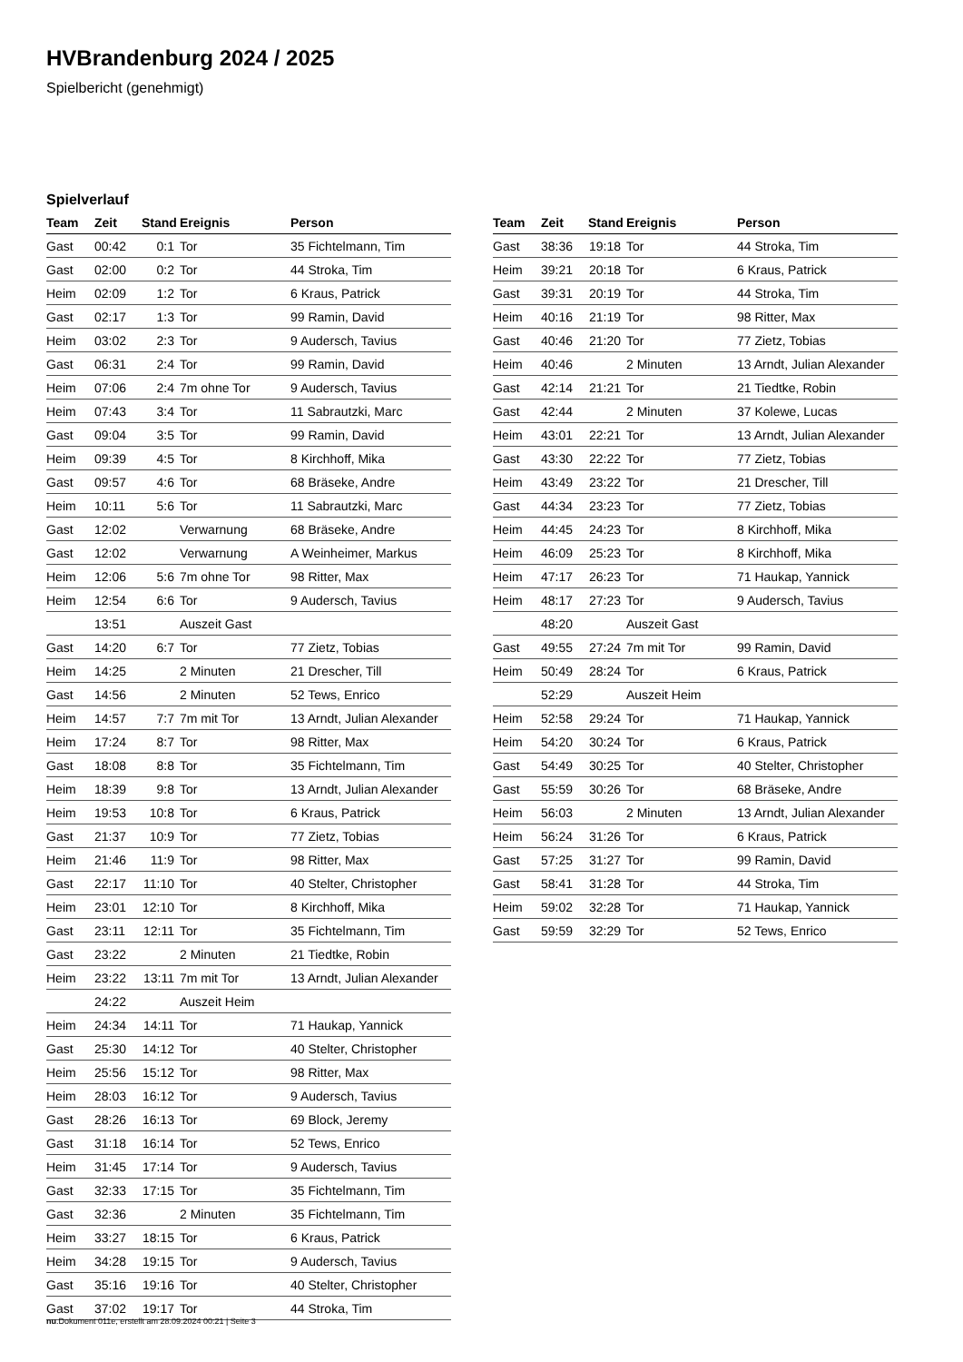HVBrandenburg 2024 / 2025
Spielbericht (genehmigt)
Spielverlauf
| Team | Zeit | Stand | Ereignis | Person |
| --- | --- | --- | --- | --- |
| Gast | 00:42 | 0:1 | Tor | 35 Fichtelmann, Tim |
| Gast | 02:00 | 0:2 | Tor | 44 Stroka, Tim |
| Heim | 02:09 | 1:2 | Tor | 6 Kraus, Patrick |
| Gast | 02:17 | 1:3 | Tor | 99 Ramin, David |
| Heim | 03:02 | 2:3 | Tor | 9 Audersch, Tavius |
| Gast | 06:31 | 2:4 | Tor | 99 Ramin, David |
| Heim | 07:06 | 2:4 | 7m ohne Tor | 9 Audersch, Tavius |
| Heim | 07:43 | 3:4 | Tor | 11 Sabrautzki, Marc |
| Gast | 09:04 | 3:5 | Tor | 99 Ramin, David |
| Heim | 09:39 | 4:5 | Tor | 8 Kirchhoff, Mika |
| Gast | 09:57 | 4:6 | Tor | 68 Bräseke, Andre |
| Heim | 10:11 | 5:6 | Tor | 11 Sabrautzki, Marc |
| Gast | 12:02 | | Verwarnung | 68 Bräseke, Andre |
| Gast | 12:02 | | Verwarnung | A Weinheimer, Markus |
| Heim | 12:06 | 5:6 | 7m ohne Tor | 98 Ritter, Max |
| Heim | 12:54 | 6:6 | Tor | 9 Audersch, Tavius |
| | 13:51 | | Auszeit Gast | |
| Gast | 14:20 | 6:7 | Tor | 77 Zietz, Tobias |
| Heim | 14:25 | | 2 Minuten | 21 Drescher, Till |
| Gast | 14:56 | | 2 Minuten | 52 Tews, Enrico |
| Heim | 14:57 | 7:7 | 7m mit Tor | 13 Arndt, Julian Alexander |
| Heim | 17:24 | 8:7 | Tor | 98 Ritter, Max |
| Gast | 18:08 | 8:8 | Tor | 35 Fichtelmann, Tim |
| Heim | 18:39 | 9:8 | Tor | 13 Arndt, Julian Alexander |
| Heim | 19:53 | 10:8 | Tor | 6 Kraus, Patrick |
| Gast | 21:37 | 10:9 | Tor | 77 Zietz, Tobias |
| Heim | 21:46 | 11:9 | Tor | 98 Ritter, Max |
| Gast | 22:17 | 11:10 | Tor | 40 Stelter, Christopher |
| Heim | 23:01 | 12:10 | Tor | 8 Kirchhoff, Mika |
| Gast | 23:11 | 12:11 | Tor | 35 Fichtelmann, Tim |
| Gast | 23:22 | | 2 Minuten | 21 Tiedtke, Robin |
| Heim | 23:22 | 13:11 | 7m mit Tor | 13 Arndt, Julian Alexander |
| | 24:22 | | Auszeit Heim | |
| Heim | 24:34 | 14:11 | Tor | 71 Haukap, Yannick |
| Gast | 25:30 | 14:12 | Tor | 40 Stelter, Christopher |
| Heim | 25:56 | 15:12 | Tor | 98 Ritter, Max |
| Heim | 28:03 | 16:12 | Tor | 9 Audersch, Tavius |
| Gast | 28:26 | 16:13 | Tor | 69 Block, Jeremy |
| Gast | 31:18 | 16:14 | Tor | 52 Tews, Enrico |
| Heim | 31:45 | 17:14 | Tor | 9 Audersch, Tavius |
| Gast | 32:33 | 17:15 | Tor | 35 Fichtelmann, Tim |
| Gast | 32:36 | | 2 Minuten | 35 Fichtelmann, Tim |
| Heim | 33:27 | 18:15 | Tor | 6 Kraus, Patrick |
| Heim | 34:28 | 19:15 | Tor | 9 Audersch, Tavius |
| Gast | 35:16 | 19:16 | Tor | 40 Stelter, Christopher |
| Gast | 37:02 | 19:17 | Tor | 44 Stroka, Tim |
| Team | Zeit | Stand | Ereignis | Person |
| --- | --- | --- | --- | --- |
| Gast | 38:36 | 19:18 | Tor | 44 Stroka, Tim |
| Heim | 39:21 | 20:18 | Tor | 6 Kraus, Patrick |
| Gast | 39:31 | 20:19 | Tor | 44 Stroka, Tim |
| Heim | 40:16 | 21:19 | Tor | 98 Ritter, Max |
| Gast | 40:46 | 21:20 | Tor | 77 Zietz, Tobias |
| Heim | 40:46 | | 2 Minuten | 13 Arndt, Julian Alexander |
| Gast | 42:14 | 21:21 | Tor | 21 Tiedtke, Robin |
| Gast | 42:44 | | 2 Minuten | 37 Kolewe, Lucas |
| Heim | 43:01 | 22:21 | Tor | 13 Arndt, Julian Alexander |
| Gast | 43:30 | 22:22 | Tor | 77 Zietz, Tobias |
| Heim | 43:49 | 23:22 | Tor | 21 Drescher, Till |
| Gast | 44:34 | 23:23 | Tor | 77 Zietz, Tobias |
| Heim | 44:45 | 24:23 | Tor | 8 Kirchhoff, Mika |
| Heim | 46:09 | 25:23 | Tor | 8 Kirchhoff, Mika |
| Heim | 47:17 | 26:23 | Tor | 71 Haukap, Yannick |
| Heim | 48:17 | 27:23 | Tor | 9 Audersch, Tavius |
| | 48:20 | | Auszeit Gast | |
| Gast | 49:55 | 27:24 | 7m mit Tor | 99 Ramin, David |
| Heim | 50:49 | 28:24 | Tor | 6 Kraus, Patrick |
| | 52:29 | | Auszeit Heim | |
| Heim | 52:58 | 29:24 | Tor | 71 Haukap, Yannick |
| Heim | 54:20 | 30:24 | Tor | 6 Kraus, Patrick |
| Gast | 54:49 | 30:25 | Tor | 40 Stelter, Christopher |
| Gast | 55:59 | 30:26 | Tor | 68 Bräseke, Andre |
| Heim | 56:03 | | 2 Minuten | 13 Arndt, Julian Alexander |
| Heim | 56:24 | 31:26 | Tor | 6 Kraus, Patrick |
| Gast | 57:25 | 31:27 | Tor | 99 Ramin, David |
| Gast | 58:41 | 31:28 | Tor | 44 Stroka, Tim |
| Heim | 59:02 | 32:28 | Tor | 71 Haukap, Yannick |
| Gast | 59:59 | 32:29 | Tor | 52 Tews, Enrico |
nu.Dokument 011e, erstellt am 28.09.2024 00:21 | Seite 3